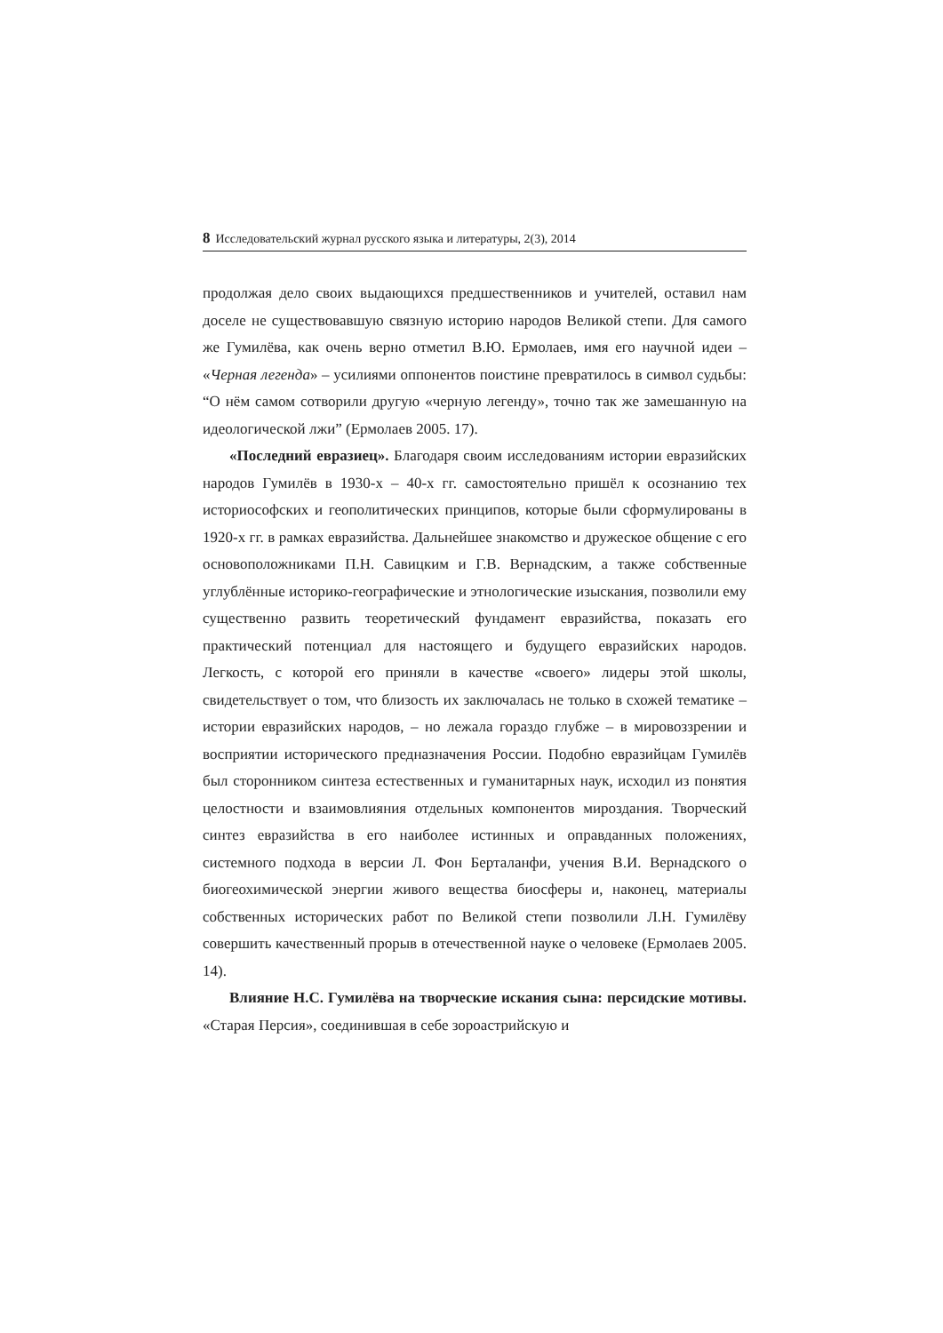8 Исследовательский журнал русского языка и литературы, 2(3), 2014
продолжая дело своих выдающихся предшественников и учителей, оставил нам доселе не существовавшую связную историю народов Великой степи. Для самого же Гумилёва, как очень верно отметил В.Ю. Ермолаев, имя его научной идеи – «Черная легенда» – усилиями оппонентов поистине превратилось в символ судьбы: “О нём самом сотворили другую «черную легенду», точно так же замешанную на идеологической лжи” (Ермолаев 2005. 17).
«Последний евразиец». Благодаря своим исследованиям истории евразийских народов Гумилёв в 1930-х – 40-х гг. самостоятельно пришёл к осознанию тех историософских и геополитических принципов, которые были сформулированы в 1920-х гг. в рамках евразийства. Дальнейшее знакомство и дружеское общение с его основоположниками П.Н. Савицким и Г.В. Вернадским, а также собственные углублённые историко-географические и этнологические изыскания, позволили ему существенно развить теоретический фундамент евразийства, показать его практический потенциал для настоящего и будущего евразийских народов. Легкость, с которой его приняли в качестве «своего» лидеры этой школы, свидетельствует о том, что близость их заключалась не только в схожей тематике – истории евразийских народов, – но лежала гораздо глубже – в мировоззрении и восприятии исторического предназначения России. Подобно евразийцам Гумилёв был сторонником синтеза естественных и гуманитарных наук, исходил из понятия целостности и взаимовлияния отдельных компонентов мироздания. Творческий синтез евразийства в его наиболее истинных и оправданных положениях, системного подхода в версии Л. Фон Берталанфи, учения В.И. Вернадского о биогеохимической энергии живого вещества биосферы и, наконец, материалы собственных исторических работ по Великой степи позволили Л.Н. Гумилёву совершить качественный прорыв в отечественной науке о человеке (Ермолаев 2005. 14).
Влияние Н.С. Гумилёва на творческие искания сына: персидские мотивы. «Старая Персия», соединившая в себе зороастрийскую и